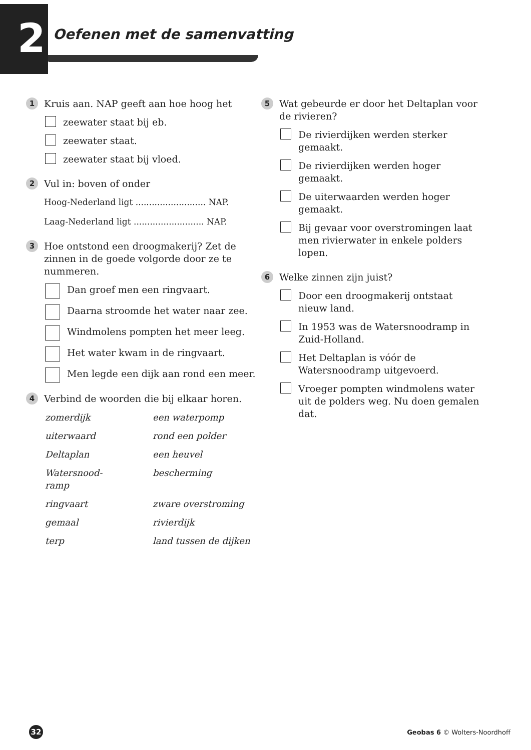2 Oefenen met de samenvatting
1
Kruis aan. NAP geeft aan hoe hoog het
zeewater staat bij eb.
zeewater staat.
zeewater staat bij vloed.
2
Vul in: boven of onder
Hoog-Nederland ligt .......................... NAP.
Laag-Nederland ligt .......................... NAP.
3
Hoe ontstond een droogmakerij? Zet de zinnen in de goede volgorde door ze te nummeren.
Dan groef men een ringvaart.
Daarna stroomde het water naar zee.
Windmolens pompten het meer leeg.
Het water kwam in de ringvaart.
Men legde een dijk aan rond een meer.
4
Verbind de woorden die bij elkaar horen.
zomerdijk een waterpomp
uiterwaard rond een polder
Deltaplan een heuvel
Watersnood-
ramp bescherming
ringvaart zware overstroming
gemaal rivierdijk
terp land tussen de dijken
5
Wat gebeurde er door het Deltaplan voor de rivieren?
De rivierdijken werden sterker gemaakt.
De rivierdijken werden hoger gemaakt.
De uiterwaarden werden hoger gemaakt.
Bij gevaar voor overstromingen laat men rivierwater in enkele polders lopen.
6
Welke zinnen zijn juist?
Door een droogmakerij ontstaat nieuw land.
In 1953 was de Watersnoodramp in Zuid-Holland.
Het Deltaplan is vóór de Watersnoodramp uitgevoerd.
Vroeger pompten windmolens water uit de polders weg. Nu doen gemalen dat.
32
Geobas 6 © Wolters-Noordhoff